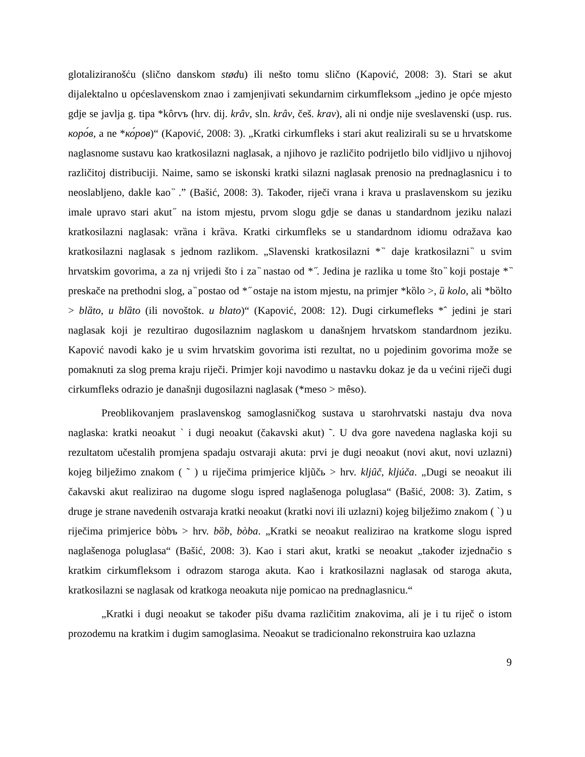glotaliziranošću (slično danskom stødu) ili nešto tomu slično (Kapović, 2008: 3). Stari se akut dijalektalno u općeslavenskom znao i zamjenjivati sekundarnim cirkumfleksom „jedino je opće mjesto gdje se javlja g. tipa *kôrvъ (hrv. dij. krâv, sln. krâv, češ. krav), ali ni ondje nije sveslavenski (usp. rus. коро́в, a ne *ко́ров)“ (Kapović, 2008: 3). „Kratki cirkumfleks i stari akut realizirali su se u hrvatskome naglasnome sustavu kao kratkosilazni naglasak, a njihovo je različito podrijetlo bilo vidljivo u njihovoj različitoj distribuciji. Naime, samo se iskonski kratki silazni naglasak prenosio na prednaglasnicu i to neoslabljeno, dakle kao ̏ .” (Bašić, 2008: 3). Također, riječi vrana i krava u praslavenskom su jeziku imale upravo stari akut ̋ na istom mjestu, prvom slogu gdje se danas u standardnom jeziku nalazi kratkosilazni naglasak: vrȁna i krȁva. Kratki cirkumfleks se u standardnom idiomu odražava kao kratkosilazni naglasak s jednom razlikom. „Slavenski kratkosilazni * ̏ daje kratkosilazni ̏ u svim hrvatskim govorima, a za nj vrijedi što i za ̏ nastao od * ̋. Jedina je razlika u tome što ̏ koji postaje * ̏ preskače na prethodni slog, a ̏ postao od * ̋ ostaje na istom mjestu, na primjer *kȍlo >, ȕ kolo, ali *bȍlto > blȁto, u blȁto (ili novoštok. u blato)“ (Kapović, 2008: 12). Dugi cirkumefleks *ˆ jedini je stari naglasak koji je rezultirao dugosilaznim naglaskom u današnjem hrvatskom standardnom jeziku. Kapović navodi kako je u svim hrvatskim govorima isti rezultat, no u pojedinim govorima može se pomaknuti za slog prema kraju riječi. Primjer koji navodimo u nastavku dokaz je da u većini riječi dugi cirkumfleks odrazio je današnji dugosilazni naglasak (*meso > mêso).
Preoblikovanjem praslavenskog samoglasničkog sustava u starohrvatski nastaju dva nova naglaska: kratki neoakut ` i dugi neoakut (čakavski akut) ˜. U dva gore navedena naglaska koji su rezultatom učestalih promjena spadaju ostvaraji akuta: prvi je dugi neoakut (novi akut, novi uzlazni) kojeg bilježimo znakom ( ˜ ) u riječima primjerice kljũčь > hrv. kljȗč, kljúča. „Dugi se neoakut ili čakavski akut realizirao na dugome slogu ispred naglašenoga poluglasa“ (Bašić, 2008: 3). Zatim, s druge je strane navedenih ostvaraja kratki neoakut (kratki novi ili uzlazni) kojeg bilježimo znakom ( `) u riječima primjerice bòbъ > hrv. bȍb, bòba. „Kratki se neoakut realizirao na kratkome slogu ispred naglašenoga poluglasa“ (Bašić, 2008: 3). Kao i stari akut, kratki se neoakut „također izjednačio s kratkim cirkumfleksom i odrazom staroga akuta. Kao i kratkosilazni naglasak od staroga akuta, kratkosilazni se naglasak od kratkoga neoakuta nije pomicao na prednaglasnicu.“
„Kratki i dugi neoakut se također pišu dvama različitim znakovima, ali je i tu riječ o istom prozodemu na kratkim i dugim samoglasima. Neoakut se tradicionalno rekonstruira kao uzlazna
9